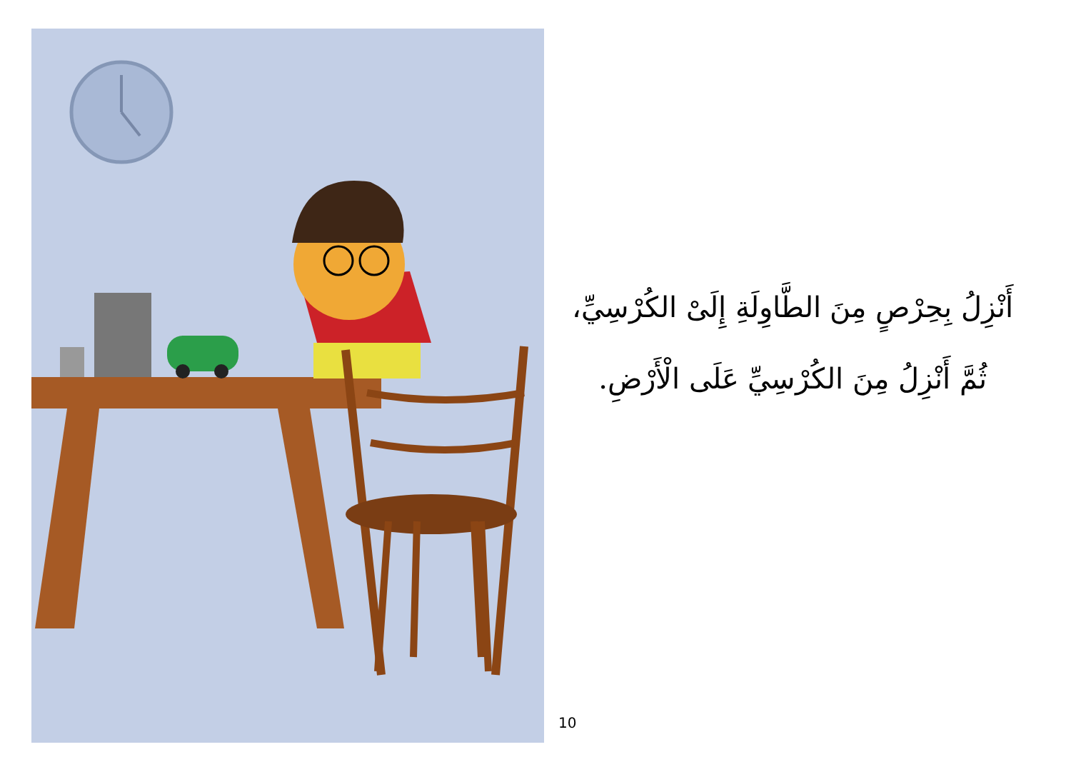أَنْزِلُ بِحِرْصٍ مِنَ الطَّاوِلَةِ إِلَىْ الكُرْسِيِّ،
ثُمَّ أَنْزِلُ مِنَ الكُرْسِيِّ عَلَى الْأَرْضِ.
10